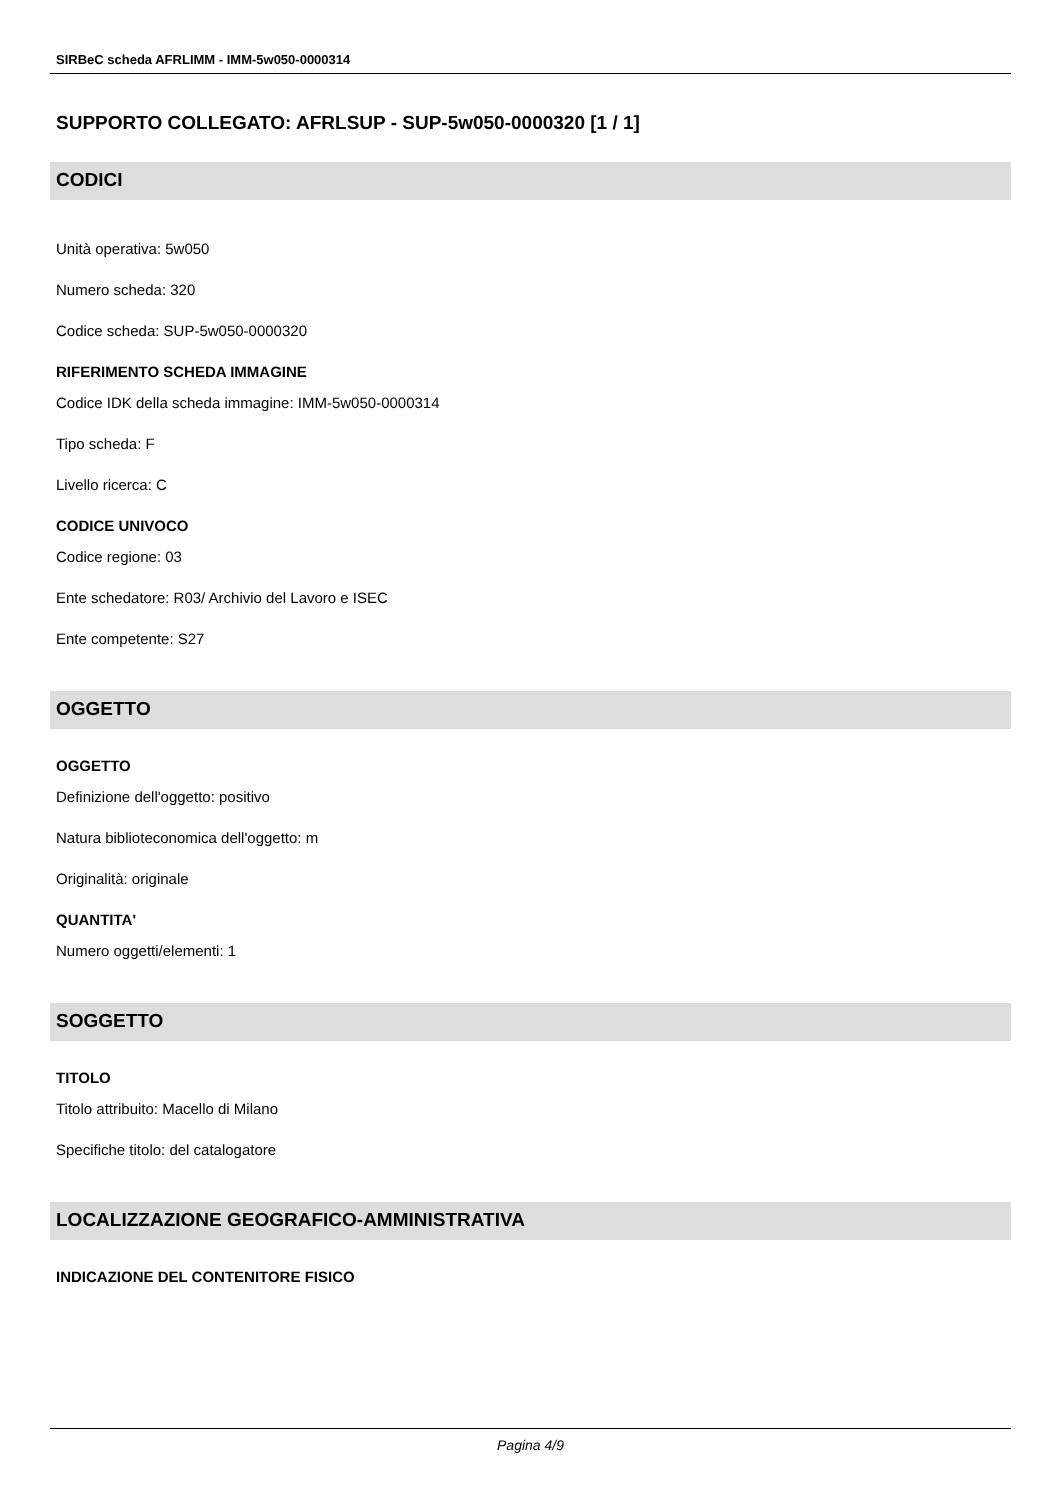SIRBeC scheda AFRLIMM - IMM-5w050-0000314
SUPPORTO COLLEGATO: AFRLSUP - SUP-5w050-0000320 [1 / 1]
CODICI
Unità operativa: 5w050
Numero scheda: 320
Codice scheda: SUP-5w050-0000320
RIFERIMENTO SCHEDA IMMAGINE
Codice IDK della scheda immagine: IMM-5w050-0000314
Tipo scheda: F
Livello ricerca: C
CODICE UNIVOCO
Codice regione: 03
Ente schedatore: R03/ Archivio del Lavoro e ISEC
Ente competente: S27
OGGETTO
OGGETTO
Definizione dell'oggetto: positivo
Natura biblioteconomica dell'oggetto: m
Originalità: originale
QUANTITA'
Numero oggetti/elementi: 1
SOGGETTO
TITOLO
Titolo attribuito: Macello di Milano
Specifiche titolo: del catalogatore
LOCALIZZAZIONE GEOGRAFICO-AMMINISTRATIVA
INDICAZIONE DEL CONTENITORE FISICO
Pagina 4/9